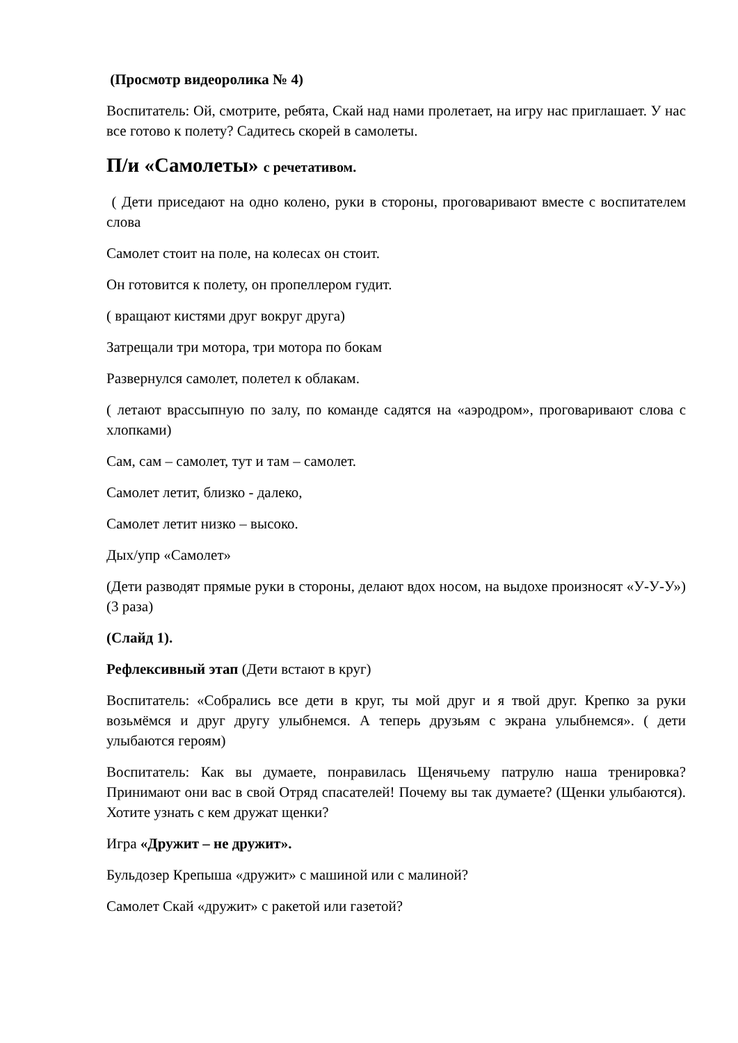(Просмотр видеоролика № 4)
Воспитатель: Ой, смотрите, ребята, Скай над нами пролетает, на игру нас приглашает. У нас все готово к полету? Садитесь скорей в самолеты.
П/и «Самолеты» с речетативом.
( Дети приседают на одно колено, руки в стороны, проговаривают вместе с воспитателем слова
Самолет стоит на поле, на колесах он стоит.
Он готовится к полету, он пропеллером гудит.
( вращают кистями друг вокруг друга)
Затрещали три мотора, три мотора по бокам
Развернулся самолет, полетел к облакам.
( летают врассыпную по залу, по команде садятся на «аэродром», проговаривают слова с хлопками)
Сам, сам – самолет, тут и там – самолет.
Самолет летит, близко - далеко,
Самолет летит низко – высоко.
Дых/упр «Самолет»
(Дети разводят прямые руки в стороны, делают вдох носом, на выдохе произносят «У-У-У») (3 раза)
(Слайд 1).
Рефлексивный этап (Дети встают в круг)
Воспитатель: «Собрались все дети в круг, ты мой друг и я твой друг. Крепко за руки возьмёмся и друг другу улыбнемся. А теперь друзьям с экрана улыбнемся». ( дети улыбаются героям)
Воспитатель: Как вы думаете, понравилась Щенячьему патрулю наша тренировка? Принимают они вас в свой Отряд спасателей! Почему вы так думаете? (Щенки улыбаются). Хотите узнать с кем дружат щенки?
Игра «Дружит – не дружит».
Бульдозер Крепыша «дружит» с машиной или с малиной?
Самолет Скай «дружит» с ракетой или газетой?